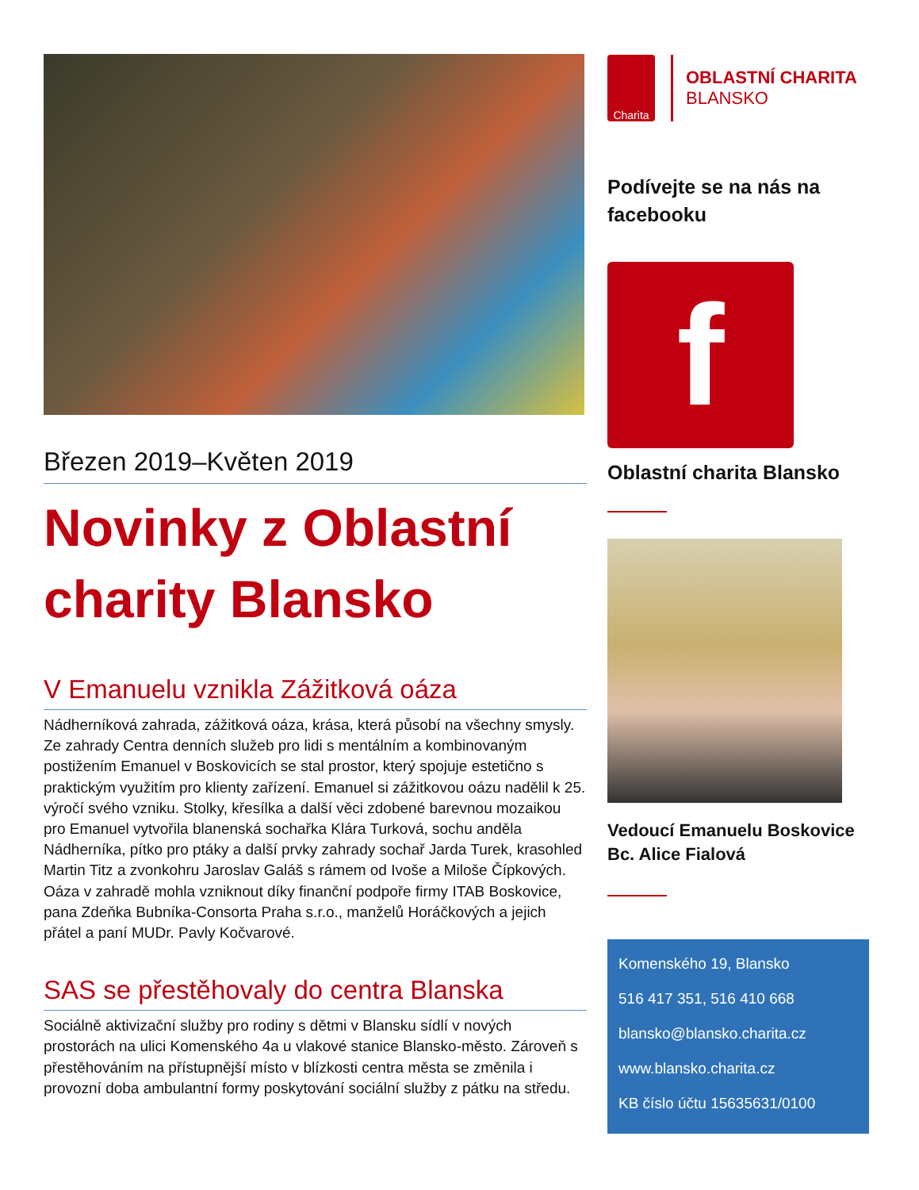Březen 2019–Květen 2019
Novinky z Oblastní charity Blansko
V Emanuelu vznikla Zážitková oáza
Nádherníková zahrada, zážitková oáza, krása, která působí na všechny smysly. Ze zahrady Centra denních služeb pro lidi s mentálním a kombinovaným postižením Emanuel v Boskovicích se stal prostor, který spojuje estetično s praktickým využitím pro klienty zařízení. Emanuel si zážitkovou oázu nadělil k 25. výročí svého vzniku. Stolky, křesílka a další věci zdobené barevnou mozaikou pro Emanuel vytvořila blanenská sochařka Klára Turková, sochu anděla Nádherníka, pítko pro ptáky a další prvky zahrady sochař Jarda Turek, krasohled Martin Titz a zvonkohru Jaroslav Galáš s rámem od Ivoše a Miloše Čípkových. Oáza v zahradě mohla vzniknout díky finanční podpoře firmy ITAB Boskovice, pana Zdeňka Bubníka-Consorta Praha s.r.o., manželů Horáčkových a jejich přátel a paní MUDr. Pavly Kočvarové.
SAS se přestěhovaly do centra Blanska
Sociálně aktivizační služby pro rodiny s dětmi v Blansku sídlí v nových prostorách na ulici Komenského 4a u vlakové stanice Blansko-město. Zároveň s přestěhováním na přístupnější místo v blízkosti centra města se změnila i provozní doba ambulantní formy poskytování sociální služby z pátku na středu.
Charita
OBLASTNÍ CHARITA
BLANSKO
Podívejte se na nás na facebooku
f
Oblastní charita Blansko
Vedoucí Emanuelu Boskovice
Bc. Alice Fialová
Komenského 19, Blansko
516 417 351, 516 410 668
blansko@blansko.charita.cz
www.blansko.charita.cz
KB číslo účtu 15635631/0100